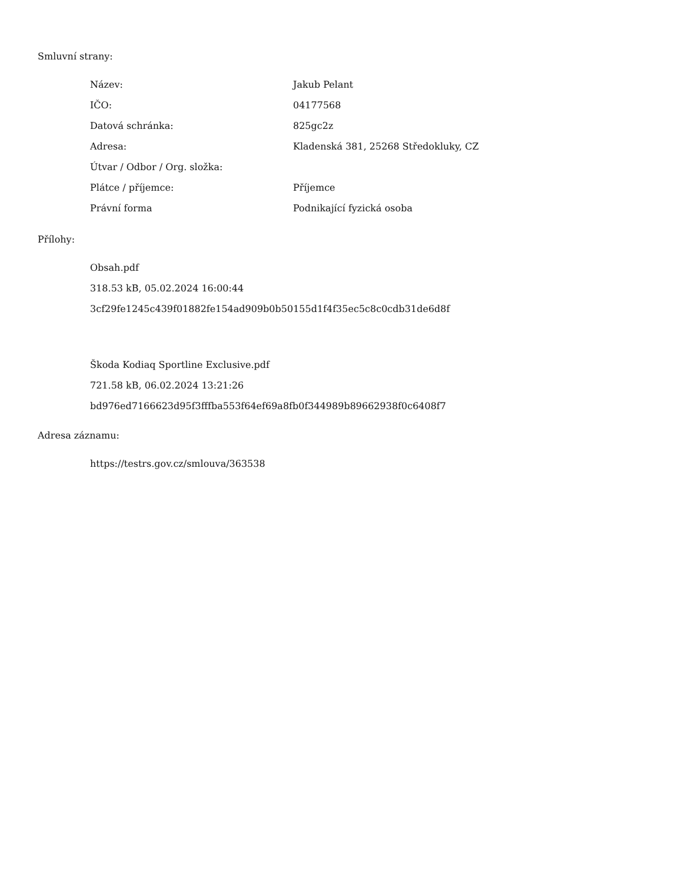Smluvní strany:
| Název: | Jakub Pelant |
| IČO: | 04177568 |
| Datová schránka: | 825gc2z |
| Adresa: | Kladenská 381, 25268 Středokluky, CZ |
| Útvar / Odbor / Org. složka: | |
| Plátce / příjemce: | Příjemce |
| Právní forma | Podnikající fyzická osoba |
Přílohy:
Obsah.pdf
318.53 kB, 05.02.2024 16:00:44
3cf29fe1245c439f01882fe154ad909b0b50155d1f4f35ec5c8c0cdb31de6d8f
Škoda Kodiaq Sportline Exclusive.pdf
721.58 kB, 06.02.2024 13:21:26
bd976ed7166623d95f3fffba553f64ef69a8fb0f344989b89662938f0c6408f7
Adresa záznamu:
https://testrs.gov.cz/smlouva/363538